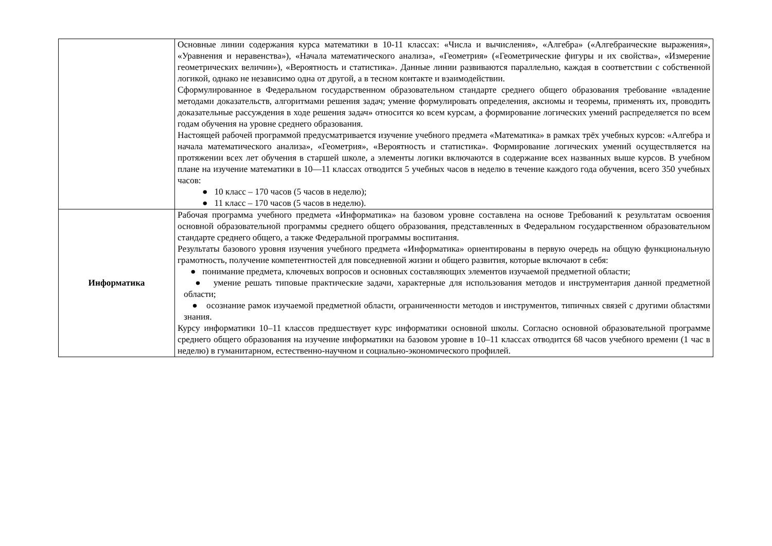| | Основные линии содержания курса математики в 10-11 классах: «Числа и вычисления», «Алгебра» («Алгебраические выражения», «Уравнения и неравенства»), «Начала математического анализа», «Геометрия» («Геометрические фигуры и их свойства», «Измерение геометрических величин»), «Вероятность и статистика». Данные линии развиваются параллельно, каждая в соответствии с собственной логикой, однако не независимо одна от другой, а в тесном контакте и взаимодействии. Сформулированное в Федеральном государственном образовательном стандарте среднего общего образования требование «владение методами доказательств, алгоритмами решения задач; умение формулировать определения, аксиомы и теоремы, применять их, проводить доказательные рассуждения в ходе решения задач» относится ко всем курсам, а формирование логических умений распределяется по всем годам обучения на уровне среднего образования. Настоящей рабочей программой предусматривается изучение учебного предмета «Математика» в рамках трёх учебных курсов: «Алгебра и начала математического анализа», «Геометрия», «Вероятность и статистика». Формирование логических умений осуществляется на протяжении всех лет обучения в старшей школе, а элементы логики включаются в содержание всех названных выше курсов. В учебном плане на изучение математики в 10—11 классах отводится 5 учебных часов в неделю в течение каждого года обучения, всего 350 учебных часов: ● 10 класс – 170 часов (5 часов в неделю); ● 11 класс – 170 часов (5 часов в неделю). |
| Информатика | Рабочая программа учебного предмета «Информатика» на базовом уровне составлена на основе Требований к результатам освоения основной образовательной программы среднего общего образования, представленных в Федеральном государственном образовательном стандарте среднего общего, а также Федеральной программы воспитания. Результаты базового уровня изучения учебного предмета «Информатика» ориентированы в первую очередь на общую функциональную грамотность, получение компетентностей для повседневной жизни и общего развития, которые включают в себя: ● понимание предмета, ключевых вопросов и основных составляющих элементов изучаемой предметной области; ● умение решать типовые практические задачи, характерные для использования методов и инструментария данной предметной области; ● осознание рамок изучаемой предметной области, ограниченности методов и инструментов, типичных связей с другими областями знания. Курсу информатики 10–11 классов предшествует курс информатики основной школы. Согласно основной образовательной программе среднего общего образования на изучение информатики на базовом уровне в 10–11 классах отводится 68 часов учебного времени (1 час в неделю) в гуманитарном, естественно-научном и социально-экономического профилей. |